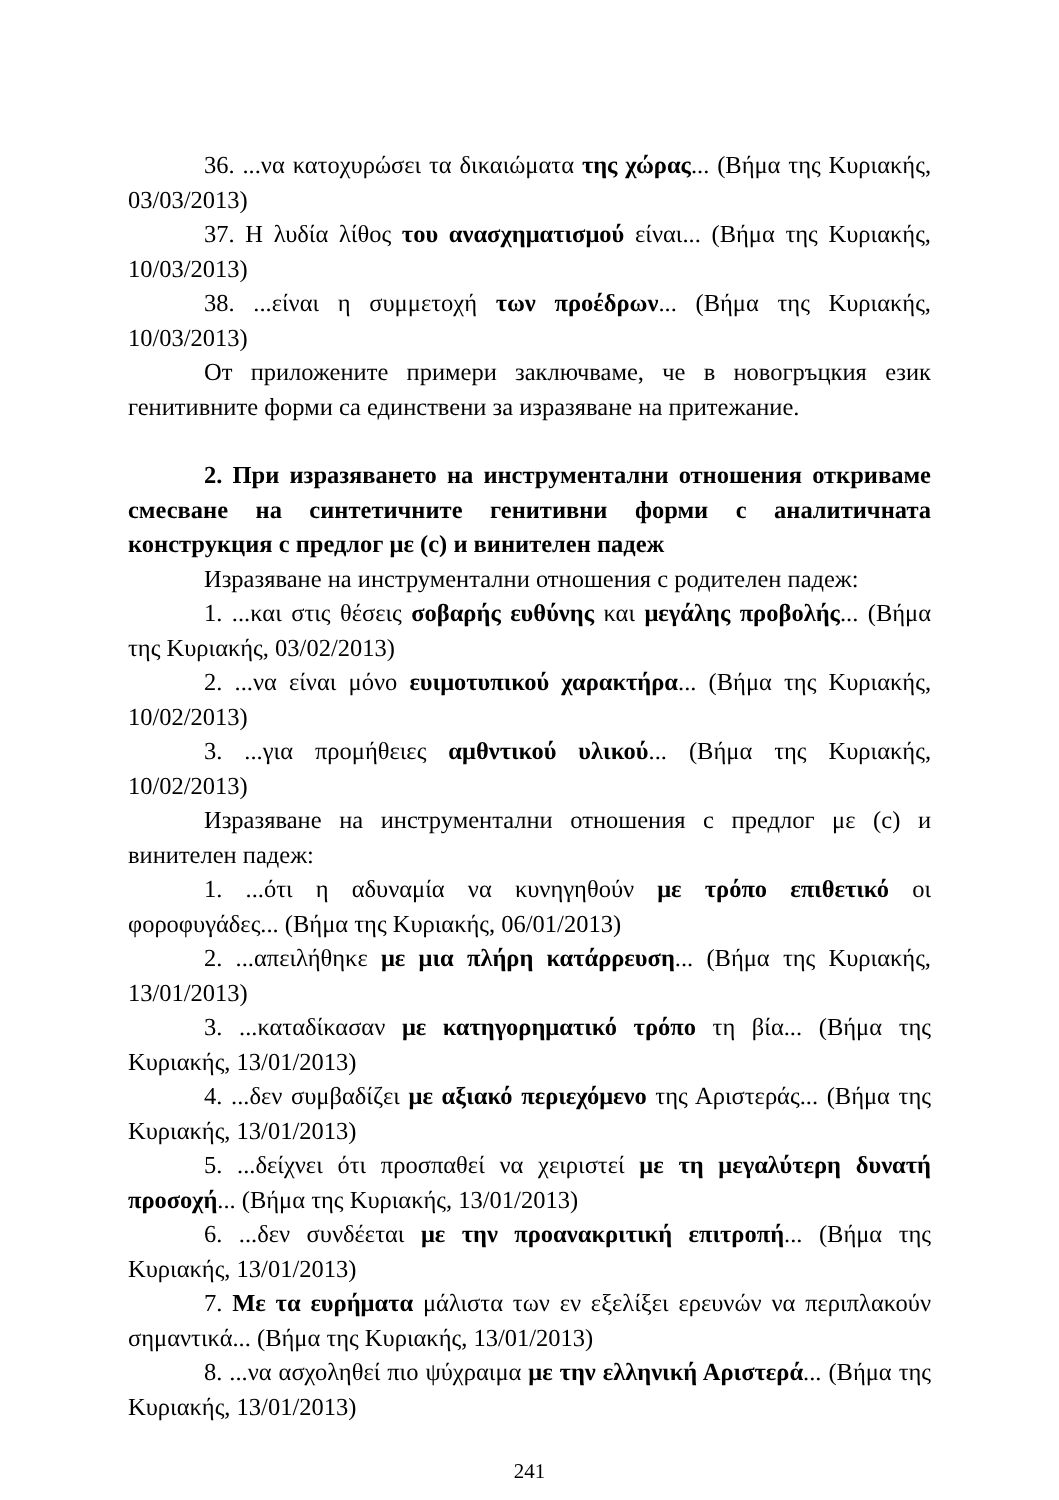36. ...να κατοχυρώσει τα δικαιώματα της χώρας... (Βήμα της Κυριακής, 03/03/2013)
37. Η λυδία λίθος του ανασχηματισμού είναι... (Βήμα της Κυριακής, 10/03/2013)
38. ...είναι η συμμετοχή των προέδρων... (Βήμα της Κυριακής, 10/03/2013)
От приложените примери заключваме, че в новогръцкия език генитивните форми са единствени за изразяване на притежание.
2. При изразяването на инструментални отношения откриваме смесване на синтетичните генитивни форми с аналитичната конструкция с предлог με (с) и винителен падеж
Изразяване на инструментални отношения с родителен падеж:
1. ...και στις θέσεις σοβαρής ευθύνης και μεγάλης προβολής... (Βήμα της Κυριακής, 03/02/2013)
2. ...να είναι μόνο ευιμοτυπικού χαρακτήρα... (Βήμα της Κυριακής, 10/02/2013)
3. ...για προμήθειες αμθντικού υλικού... (Βήμα της Κυριακής, 10/02/2013)
Изразяване на инструментални отношения с предлог με (с) и винителен падеж:
1. ...ότι η αδυναμία να κυνηγηθούν με τρόπο επιθετικό οι φοροφυγάδες... (Βήμα της Κυριακής, 06/01/2013)
2. ...απειλήθηκε με μια πλήρη κατάρρευση... (Βήμα της Κυριακής, 13/01/2013)
3. ...καταδίκασαν με κατηγορηματικό τρόπο τη βία... (Βήμα της Κυριακής, 13/01/2013)
4. ...δεν συμβαδίζει με αξιακό περιεχόμενο της Αριστεράς... (Βήμα της Κυριακής, 13/01/2013)
5. ...δείχνει ότι προσπαθεί να χειριστεί με τη μεγαλύτερη δυνατή προσοχή... (Βήμα της Κυριακής, 13/01/2013)
6. ...δεν συνδέεται με την προανακριτική επιτροπή... (Βήμα της Κυριακής, 13/01/2013)
7. Με τα ευρήματα μάλιστα των εν εξελίξει ερευνών να περιπλακούν σημαντικά... (Βήμα της Κυριακής, 13/01/2013)
8. ...να ασχοληθεί πιο ψύχραιμα με την ελληνική Αριστερά... (Βήμα της Κυριακής, 13/01/2013)
241